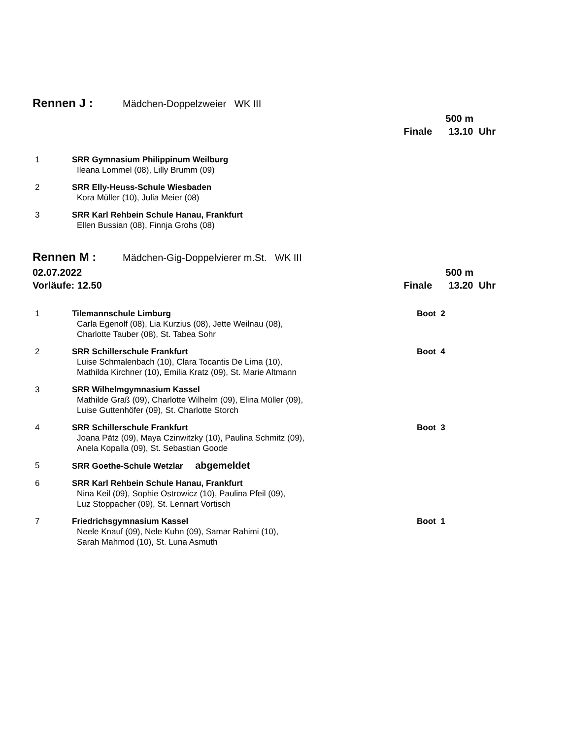Rennen J : Mädchen-Doppelzweier WK III
500 m
Finale 13.10 Uhr
1 SRR Gymnasium Philippinum Weilburg
Ileana Lommel (08), Lilly Brumm (09)
2 SRR Elly-Heuss-Schule Wiesbaden
Kora Müller (10), Julia Meier (08)
3 SRR Karl Rehbein Schule Hanau, Frankfurt
Ellen Bussian (08), Finnja Grohs (08)
Rennen M : Mädchen-Gig-Doppelvierer m.St. WK III
02.07.2022 500 m
Vorläufe: 12.50 Finale 13.20 Uhr
1 Tilemannschule Limburg
Carla Egenolf (08), Lia Kurzius (08), Jette Weilnau (08),
Charlotte Tauber (08), St. Tabea Sohr
Boot 2
2 SRR Schillerschule Frankfurt
Luise Schmalenbach (10), Clara Tocantis De Lima (10),
Mathilda Kirchner (10), Emilia Kratz (09), St. Marie Altmann
Boot 4
3 SRR Wilhelmgymnasium Kassel
Mathilde Graß (09), Charlotte Wilhelm (09), Elina Müller (09),
Luise Guttenhöfer (09), St. Charlotte Storch
4 SRR Schillerschule Frankfurt
Joana Pätz (09), Maya Czinwitzky (10), Paulina Schmitz (09),
Anela Kopalla (09), St. Sebastian Goode
Boot 3
5 SRR Goethe-Schule Wetzlar abgemeldet
6 SRR Karl Rehbein Schule Hanau, Frankfurt
Nina Keil (09), Sophie Ostrowicz (10), Paulina Pfeil (09),
Luz Stoppacher (09), St. Lennart Vortisch
7 Friedrichsgymnasium Kassel
Neele Knauf (09), Nele Kuhn (09), Samar Rahimi (10),
Sarah Mahmod (10), St. Luna Asmuth
Boot 1